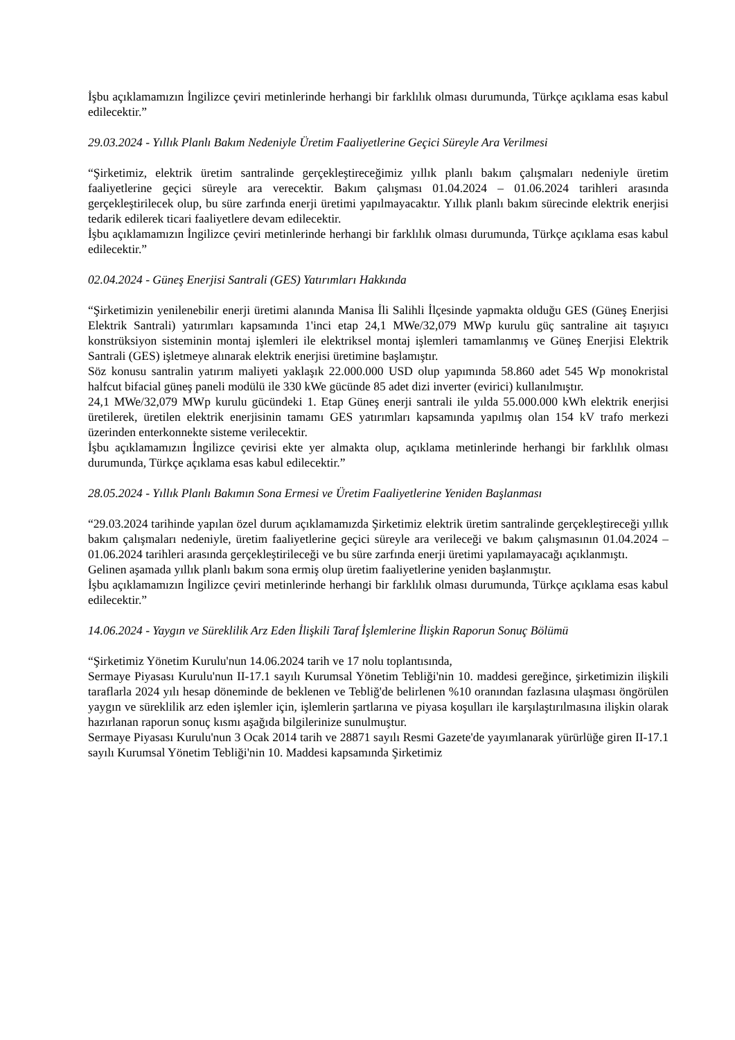İşbu açıklamamızın İngilizce çeviri metinlerinde herhangi bir farklılık olması durumunda, Türkçe açıklama esas kabul edilecektir.”
29.03.2024 - Yıllık Planlı Bakım Nedeniyle Üretim Faaliyetlerine Geçici Süreyle Ara Verilmesi
“Şirketimiz, elektrik üretim santralinde gerçekleştireceğimiz yıllık planlı bakım çalışmaları nedeniyle üretim faaliyetlerine geçici süreyle ara verecektir. Bakım çalışması 01.04.2024 – 01.06.2024 tarihleri arasında gerçekleştirilecek olup, bu süre zarfında enerji üretimi yapılmayacaktır. Yıllık planlı bakım sürecinde elektrik enerjisi tedarik edilerek ticari faaliyetlere devam edilecektir.
İşbu açıklamamızın İngilizce çeviri metinlerinde herhangi bir farklılık olması durumunda, Türkçe açıklama esas kabul edilecektir.”
02.04.2024 - Güneş Enerjisi Santrali (GES) Yatırımları Hakkında
“Şirketimizin yenilenebilir enerji üretimi alanında Manisa İli Salihli İlçesinde yapmakta olduğu GES (Güneş Enerjisi Elektrik Santrali) yatırımları kapsamında 1'inci etap 24,1 MWe/32,079 MWp kurulu güç santraline ait taşıyıcı konstrüksiyon sisteminin montaj işlemleri ile elektriksel montaj işlemleri tamamlanmış ve Güneş Enerjisi Elektrik Santrali (GES) işletmeye alınarak elektrik enerjisi üretimine başlamıştır.
Söz konusu santralin yatırım maliyeti yaklaşık 22.000.000 USD olup yapımında 58.860 adet 545 Wp monokristal halfcut bifacial güneş paneli modülü ile 330 kWe gücünde 85 adet dizi inverter (evirici) kullanılmıştır.
24,1 MWe/32,079 MWp kurulu gücündeki 1. Etap Güneş enerji santrali ile yılda 55.000.000 kWh elektrik enerjisi üretilerek, üretilen elektrik enerjisinin tamamı GES yatırımları kapsamında yapılmış olan 154 kV trafo merkezi üzerinden enterkonnekte sisteme verilecektir.
İşbu açıklamamızın İngilizce çevirisi ekte yer almakta olup, açıklama metinlerinde herhangi bir farklılık olması durumunda, Türkçe açıklama esas kabul edilecektir.”
28.05.2024 - Yıllık Planlı Bakımın Sona Ermesi ve Üretim Faaliyetlerine Yeniden Başlanması
“29.03.2024 tarihinde yapılan özel durum açıklamamızda Şirketimiz elektrik üretim santralinde gerçekleştireceği yıllık bakım çalışmaları nedeniyle, üretim faaliyetlerine geçici süreyle ara verileceği ve bakım çalışmasının 01.04.2024 – 01.06.2024 tarihleri arasında gerçekleştirileceği ve bu süre zarfında enerji üretimi yapılamayacağı açıklanmıştı.
Gelinen aşamada yıllık planlı bakım sona ermiş olup üretim faaliyetlerine yeniden başlanmıştır.
İşbu açıklamamızın İngilizce çeviri metinlerinde herhangi bir farklılık olması durumunda, Türkçe açıklama esas kabul edilecektir.”
14.06.2024 - Yaygın ve Süreklilik Arz Eden İlişkili Taraf İşlemlerine İlişkin Raporun Sonuç Bölümü
“Şirketimiz Yönetim Kurulu'nun 14.06.2024 tarih ve 17 nolu toplantısında,
Sermaye Piyasası Kurulu'nun II-17.1 sayılı Kurumsal Yönetim Tebliği'nin 10. maddesi gereğince, şirketimizin ilişkili taraflarla 2024 yılı hesap döneminde de beklenen ve Tebliğ'de belirlenen %10 oranından fazlasına ulaşması öngörülen yaygın ve süreklilik arz eden işlemler için, işlemlerin şartlarına ve piyasa koşulları ile karşılaştırılmasına ilişkin olarak hazırlanan raporun sonuç kısmı aşağıda bilgilerinize sunulmuştur.
Sermaye Piyasası Kurulu'nun 3 Ocak 2014 tarih ve 28871 sayılı Resmi Gazete'de yayımlanarak yürürlüğe giren II-17.1 sayılı Kurumsal Yönetim Tebliği'nin 10. Maddesi kapsamında Şirketimiz